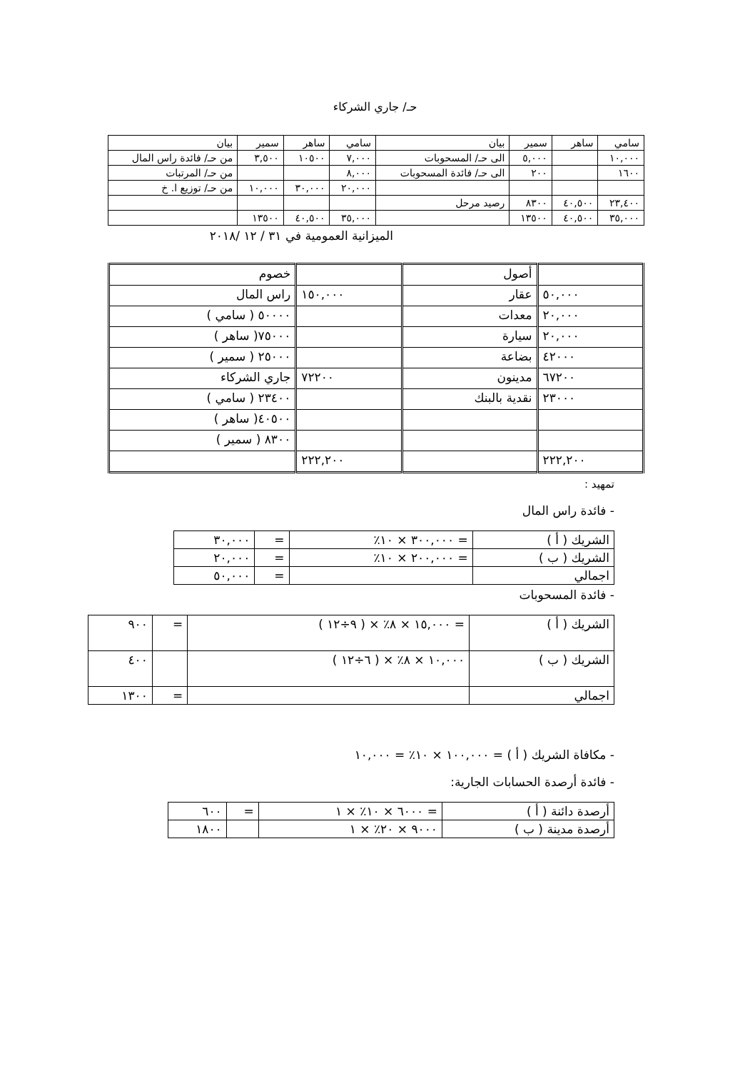حـ/ جاري الشركاء
| سامي | ساهر | سمير | بيان | سامي | ساهر | سمير | بيان |
| ١٠,٠٠٠ | | ٥,٠٠٠ | الى حـ/ المسحوبات | ٧,٠٠٠ | ١٠٥٠٠ | ٣,٥٠٠ | من حـ/ فائدة راس المال |
| ١٦٠٠ | | ٢٠٠ | الى حـ/ فائدة المسحوبات | ٨,٠٠٠ | | | من حـ/ المرتبات |
| | | | | ٢٠,٠٠٠ | ٣٠,٠٠٠ | ١٠,٠٠٠ | من حـ/ توزيع ا. خ |
| ٢٣,٤٠٠ | ٤٠,٥٠٠ | ٨٣٠٠ | رصيد مرحل | | | | |
| ٣٥,٠٠٠ | ٤٠,٥٠٠ | ١٣٥٠٠ | | ٣٥,٠٠٠ | ٤٠,٥٠٠ | ١٣٥٠٠ | |
الميزانية العمومية في ٣١ / ١٢ /٢٠١٨
| | أصول | | خصوم |
| ٥٠,٠٠٠ | عقار | ١٥٠,٠٠٠ | راس المال |
| ٢٠,٠٠٠ | معدات | | ٥٠٠٠٠ ( سامي ) |
| ٢٠,٠٠٠ | سيارة | | ٧٥٠٠٠( ساهر ) |
| ٤٢٠٠٠ | بضاعة | | ٢٥٠٠٠ ( سمير ) |
| ٦٧٢٠٠ | مدينون | ٧٢٢٠٠ | جاري الشركاء |
| ٢٣٠٠٠ | نقدية بالبنك | | ٢٣٤٠٠ ( سامي ) |
| | | | ٤٠٥٠٠( ساهر ) |
| | | | ٨٣٠٠ ( سمير ) |
| ٢٢٢,٢٠٠ | | ٢٢٢,٢٠٠ | |
تمهيد :
- فائدة راس المال
| الشريك ( أ ) | = ٣٠٠,٠٠٠ × ١٠٪ | = | ٣٠,٠٠٠ |
| الشريك ( ب ) | = ٢٠٠,٠٠٠ × ١٠٪ | = | ٢٠,٠٠٠ |
| اجمالي | | = | ٥٠,٠٠٠ |
- فائدة المسحوبات
| الشريك ( أ ) | = ١٥,٠٠٠ × ٨٪ × ( ٩÷١٢ ) | = | ٩٠٠ |
| الشريك ( ب ) | ١٠,٠٠٠ × ٨٪ × ( ٦÷١٢ ) | | ٤٠٠ |
| اجمالي | | = | ١٣٠٠ |
- مكافاة الشريك ( أ ) = ١٠٠,٠٠٠ × ١٠٪ = ١٠,٠٠٠
- فائدة أرصدة الحسابات الجارية:
| أرصدة دائنة ( أ ) | = ٦٠٠٠ × ١٠٪ × ١ | = | ٦٠٠ |
| أرصدة مدينة ( ب ) | ٩٠٠٠ × ٢٠٪ × ١ | | ١٨٠٠ |